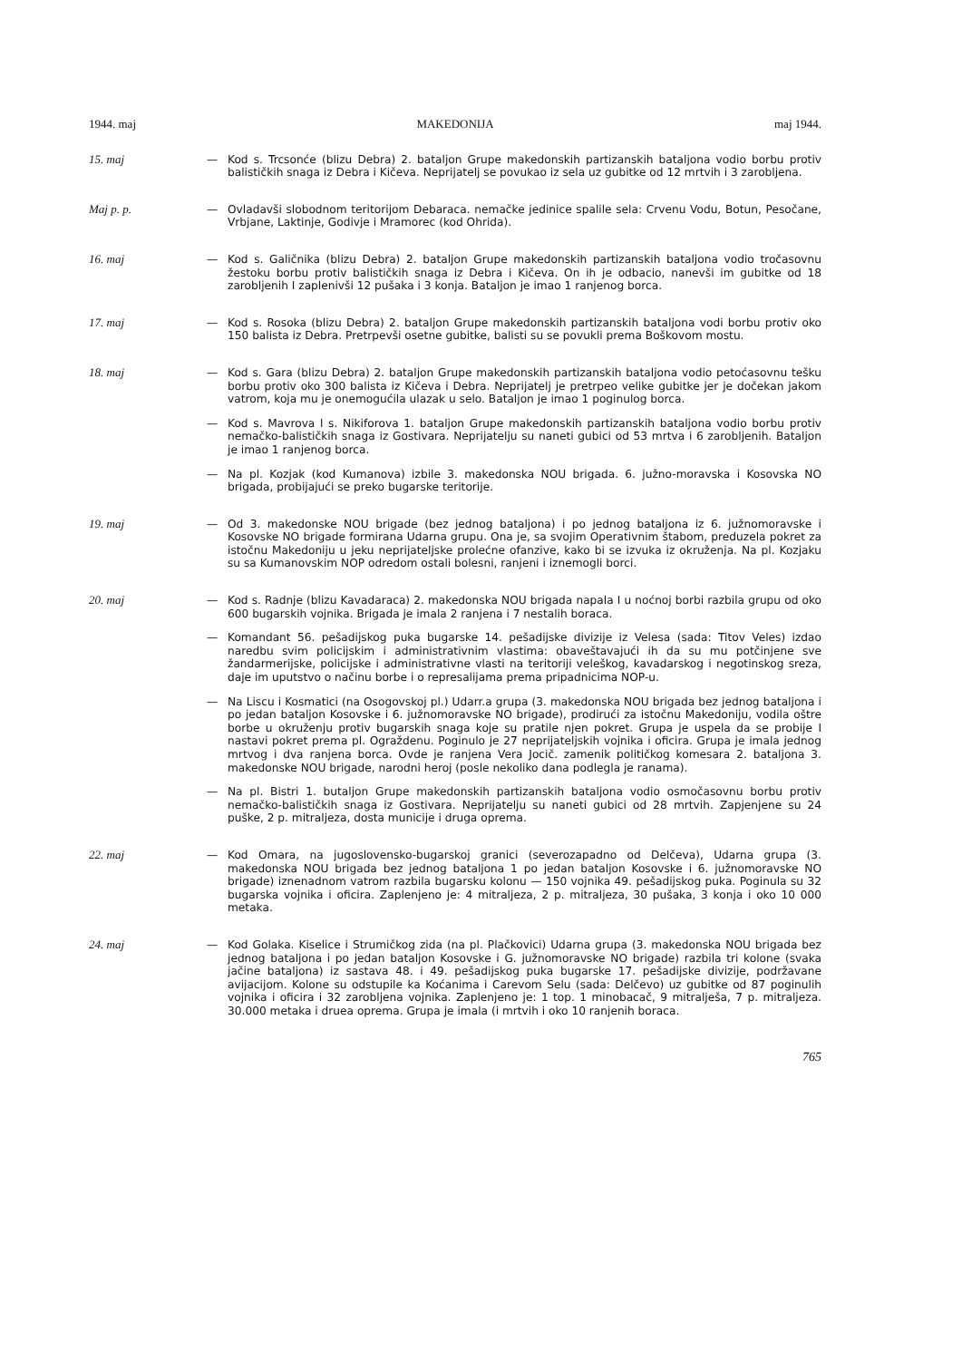1944. maj MAKEDONIJA maj 1944.
15. maj — Kod s. Trcsonće (blizu Debra) 2. bataljon Grupe makedonskih partizanskih bataljona vodio borbu protiv balističkih snaga iz Debra i Kičeva. Neprijatelj se povukao iz sela uz gubitke od 12 mrtvih i 3 zarobljena.
Maj p. p. — Ovladavši slobodnom teritorijom Debaraca. nemačke jedinice spalile sela: Crvenu Vodu, Botun, Pesočane, Vrbjane, Laktinje, Godivje i Mramorec (kod Ohrida).
16. maj — Kod s. Galičnika (blizu Debra) 2. bataljon Grupe makedonskih partizanskih bataljona vodio tročasovnu žestoku borbu protiv balističkih snaga iz Debra i Kičeva. On ih je odbacio, nanevši im gubitke od 18 zarobljenih I zaplenivši 12 pušaka i 3 konja. Bataljon je imao 1 ranjenog borca.
17. maj — Kod s. Rosoka (blizu Debra) 2. bataljon Grupe makedonskih partizanskih bataljona vodi borbu protiv oko 150 balista iz Debra. Pretrpevši osetne gubitke, balisti su se povukli prema Boškovom mostu.
18. maj — Kod s. Gara (blizu Debra) 2. bataljon Grupe makedonskih partizanskih bataljona vodio petoćasovnu tešku borbu protiv oko 300 balista iz Kičeva i Debra. Neprijatelj je pretrpeo velike gubitke jer je dočekan jakom vatrom, koja mu je onemogućila ulazak u selo. Bataljon je imao 1 poginulog borca.
— Kod s. Mavrova l s. Nikiforova 1. bataljon Grupe makedonskih partizanskih bataljona vodio borbu protiv nemačko-balističkih snaga iz Gostivara. Neprijatelju su naneti gubici od 53 mrtva i 6 zarobljenih. Bataljon je imao 1 ranjenog borca.
— Na pl. Kozjak (kod Kumanova) izbile 3. makedonska NOU brigada. 6. južno-moravska i Kosovska NO brigada, probijajući se preko bugarske teritorije.
19. maj — Od 3. makedonske NOU brigade (bez jednog bataljona) i po jednog bataljona iz 6. južnomoravske i Kosovske NO brigade formirana Udarna grupu. Ona je, sa svojim Operativnim štabom, preduzela pokret za istočnu Makedoniju u jeku neprijateljske prolećne ofanzive, kako bi se izvuka iz okruženja. Na pl. Kozjaku su sa Kumanovskim NOP odredom ostali bolesni, ranjeni i iznemogli borci.
20. maj — Kod s. Radnje (blizu Kavadaraca) 2. makedonska NOU brigada napala I u noćnoj borbi razbila grupu od oko 600 bugarskih vojnika. Brigada je imala 2 ranjena i 7 nestalih boraca.
— Komandant 56. pešadijskog puka bugarske 14. pešadijske divizije iz Velesa (sada: Titov Veles) izdao naredbu svim policijskim i administrativnim vlastima: obaveštavajući ih da su mu potčinjene sve žandarmerijske, policijske i administrativne vlasti na teritoriji veleškog, kavadarskog i negotinskog sreza, daje im uputstvo o načinu borbe i o represalijama prema pripadnicima NOP-u.
— Na Liscu i Kosmatici (na Osogovskoj pl.) Udarr.a grupa (3. makedonska NOU brigada bez jednog bataljona i po jedan bataljon Kosovske i 6. južnomoravske NO brigade), prodirući za istočnu Makedoniju, vodila oštre borbe u okruženju protiv bugarskih snaga koje su pratile njen pokret. Grupa je uspela da se probije I nastavi pokret prema pl. Ograždenu. Poginulo je 27 neprijateljskih vojnika i oficira. Grupa je imala jednog mrtvog i dva ranjena borca. Ovde je ranjena Vera Jocič. zamenik političkog komesara 2. bataljona 3. makedonske NOU brigade, narodni heroj (posle nekoliko dana podlegla je ranama).
— Na pl. Bistri 1. butaljon Grupe makedonskih partizanskih bataljona vodio osmočasovnu borbu protiv nemačko-balističkih snaga iz Gostivara. Neprijatelju su naneti gubici od 28 mrtvih. Zapjenjene su 24 puške, 2 p. mitraljeza, dosta municije i druga oprema.
22. maj — Kod Omara, na jugoslovensko-bugarskoj granici (severozapadno od Delčeva), Udarna grupa (3. makedonska NOU brigada bez jednog bataljona 1 po jedan bataljon Kosovske i 6. južnomoravske NO brigade) iznenadnom vatrom razbila bugarsku kolonu — 150 vojnika 49. pešadijskog puka. Poginula su 32 bugarska vojnika i oficira. Zaplenjeno je: 4 mitraljeza, 2 p. mitraljeza, 30 pušaka, 3 konja i oko 10 000 metaka.
24. maj — Kod Golaka. Kiselice i Strumičkog zida (na pl. Plačkovici) Udarna grupa (3. makedonska NOU brigada bez jednog bataljona i po jedan bataljon Kosovske i G. južnomoravske NO brigade) razbila tri kolone (svaka jačine bataljona) iz sastava 48. i 49. pešadijskog puka bugarske 17. pešadijske divizije, podržavane avijacijom. Kolone su odstupile ka Koćanima i Carevom Selu (sada: Delčevo) uz gubitke od 87 poginulih vojnika i oficira i 32 zarobljena vojnika. Zaplenjeno je: 1 top. 1 minobacač, 9 mitralješa, 7 p. mitraljeza. 30.000 metaka i druea oprema. Grupa je imala (i mrtvih i oko 10 ranjenih boraca.
765